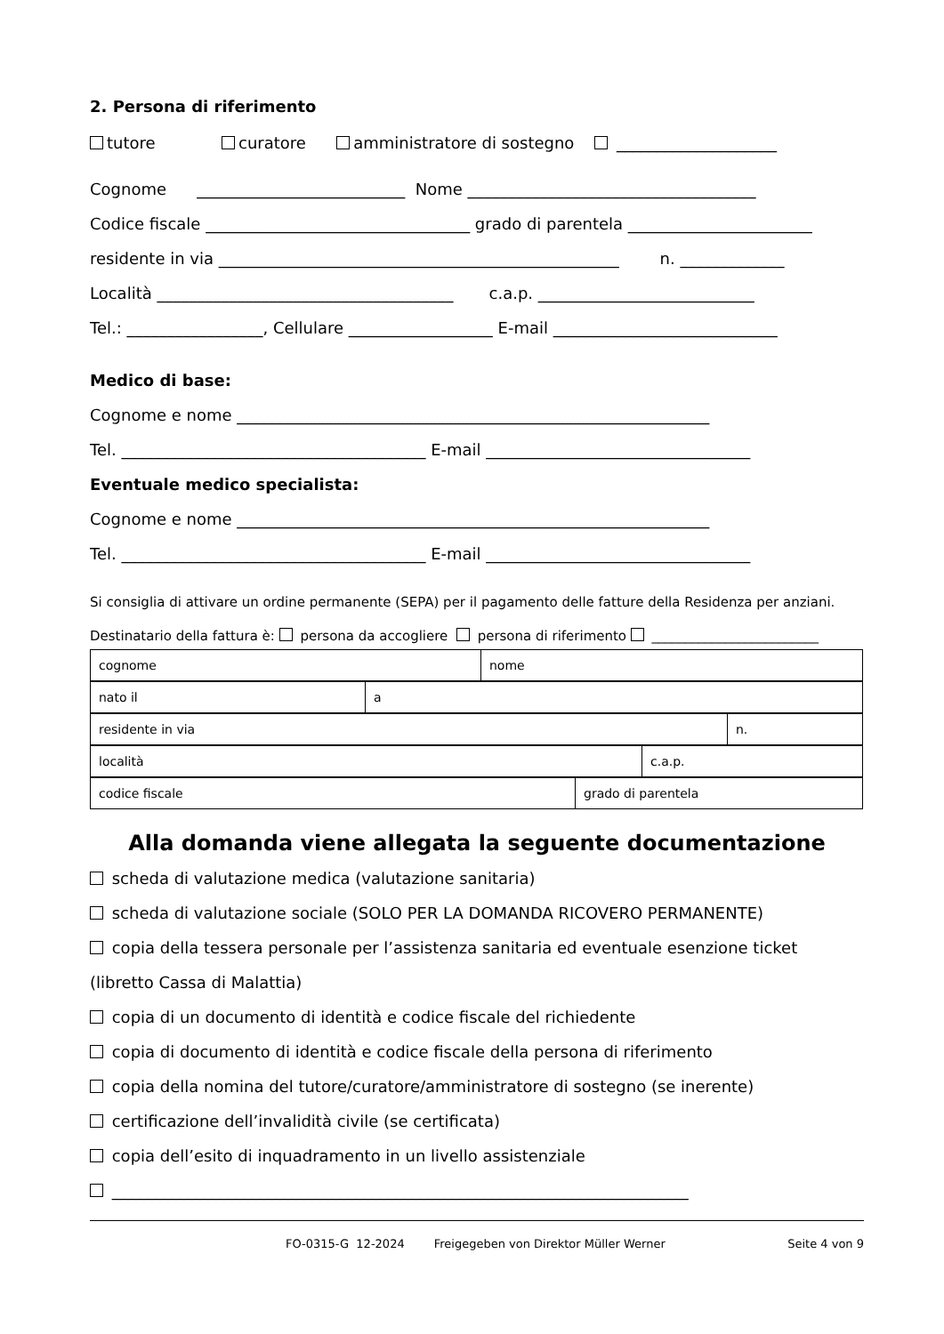2. Persona di riferimento
tutore curatore amministratore di sostegno ____________________
Cognome __________________________ Nome ____________________________________
Codice fiscale _________________________________ grado di parentela _______________________
residente in via __________________________________________________ n. _____________
Località _____________________________________ c.a.p. ___________________________
Tel.: _________________, Cellulare __________________ E-mail ____________________________
Medico di base:
Cognome e nome ___________________________________________________________
Tel. ______________________________________ E-mail _________________________________
Eventuale medico specialista:
Cognome e nome ___________________________________________________________
Tel. ______________________________________ E-mail _________________________________
Si consiglia di attivare un ordine permanente (SEPA) per il pagamento delle fatture della Residenza per anziani.
Destinatario della fattura è: persona da accogliere persona di riferimento _________________________
| cognome | nome |
| nato il | a |
| residente in via | n. |
| località | c.a.p. |
| codice fiscale | grado di parentela |
Alla domanda viene allegata la seguente documentazione
scheda di valutazione medica (valutazione sanitaria)
scheda di valutazione sociale (SOLO PER LA DOMANDA RICOVERO PERMANENTE)
copia della tessera personale per l’assistenza sanitaria ed eventuale esenzione ticket
(libretto Cassa di Malattia)
copia di un documento di identità e codice fiscale del richiedente
copia di documento di identità e codice fiscale della persona di riferimento
copia della nomina del tutore/curatore/amministratore di sostegno (se inerente)
certificazione dell’invalidità civile (se certificata)
copia dell’esito di inquadramento in un livello assistenziale
________________________________________________________________________
FO-0315-G 12-2024 Freigegeben von Direktor Müller Werner Seite 4 von 9